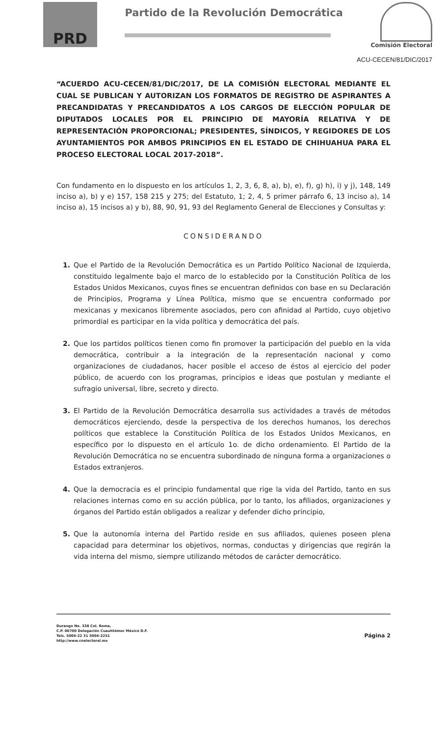PRD
Partido de la Revolución Democrática
Comisión Electoral
ACU-CECEN/81/DIC/2017
“ACUERDO ACU-CECEN/81/DIC/2017, DE LA COMISIÓN ELECTORAL MEDIANTE EL CUAL SE PUBLICAN Y AUTORIZAN LOS FORMATOS DE REGISTRO DE ASPIRANTES A PRECANDIDATAS Y PRECANDIDATOS A LOS CARGOS DE ELECCIÓN POPULAR DE DIPUTADOS LOCALES POR EL PRINCIPIO DE MAYORÍA RELATIVA Y DE REPRESENTACIÓN PROPORCIONAL; PRESIDENTES, SÍNDICOS, Y REGIDORES DE LOS AYUNTAMIENTOS POR AMBOS PRINCIPIOS EN EL ESTADO DE CHIHUAHUA PARA EL PROCESO ELECTORAL LOCAL 2017-2018”.
Con fundamento en lo dispuesto en los artículos 1, 2, 3, 6, 8, a), b), e), f), g) h), i) y j), 148, 149 inciso a), b) y e) 157, 158 215 y 275; del Estatuto, 1; 2, 4, 5 primer párrafo 6, 13 inciso a), 14 inciso a), 15 incisos a) y b), 88, 90, 91, 93 del Reglamento General de Elecciones y Consultas y:
CONSIDERANDO
1. Que el Partido de la Revolución Democrática es un Partido Político Nacional de Izquierda, constituido legalmente bajo el marco de lo establecido por la Constitución Política de los Estados Unidos Mexicanos, cuyos fines se encuentran definidos con base en su Declaración de Principios, Programa y Línea Política, mismo que se encuentra conformado por mexicanas y mexicanos libremente asociados, pero con afinidad al Partido, cuyo objetivo primordial es participar en la vida política y democrática del país.
2. Que los partidos políticos tienen como fin promover la participación del pueblo en la vida democrática, contribuir a la integración de la representación nacional y como organizaciones de ciudadanos, hacer posible el acceso de éstos al ejercicio del poder público, de acuerdo con los programas, principios e ideas que postulan y mediante el sufragio universal, libre, secreto y directo.
3. El Partido de la Revolución Democrática desarrolla sus actividades a través de métodos democráticos ejerciendo, desde la perspectiva de los derechos humanos, los derechos políticos que establece la Constitución Política de los Estados Unidos Mexicanos, en específico por lo dispuesto en el artículo 1o. de dicho ordenamiento. El Partido de la Revolución Democrática no se encuentra subordinado de ninguna forma a organizaciones o Estados extranjeros.
4. Que la democracia es el principio fundamental que rige la vida del Partido, tanto en sus relaciones internas como en su acción pública, por lo tanto, los afiliados, organizaciones y órganos del Partido están obligados a realizar y defender dicho principio,
5. Que la autonomía interna del Partido reside en sus afiliados, quienes poseen plena capacidad para determinar los objetivos, normas, conductas y dirigencias que regirán la vida interna del mismo, siempre utilizando métodos de carácter democrático.
Durango No. 338 Col. Roma,
C.P. 06700 Delegación Cuauhtémoc México D.F.
Tels. 5004-22 31 5004-2251
http://www.cnelectoral.mx
Página 2